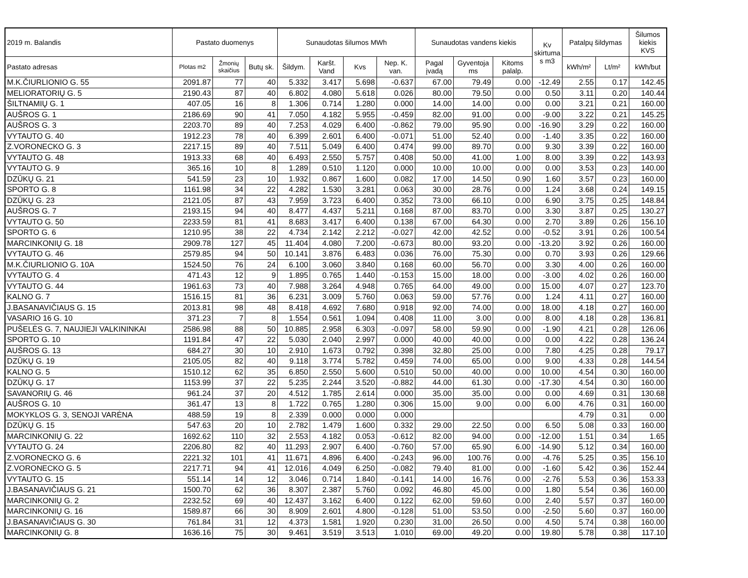| 2019 m. Balandis | Pastato duomenys | | | Sunaudotas šilumos MWh | | | | Sunaudotas vandens kiekis | | | Kv skirtuma s m3 | Patalpų šildymas | | Šilumos kiekis KVS |
| --- | --- | --- | --- | --- | --- | --- | --- | --- | --- | --- | --- | --- | --- | --- |
| Pastato adresas | Plotas m2 | Žmonių skaičius | Butų sk. | Šildym. | Karšt. Vand | Kvs | Nep. K. van. | Pagal įvadą | Gyventoja ms | Kitoms palalp. | | kWh/m² | Lt/m² | kWh/but |
| M.K.ČIURLIONIO G. 55 | 2091.87 | 77 | 40 | 5.332 | 3.417 | 5.698 | -0.637 | 67.00 | 79.49 | 0.00 | -12.49 | 2.55 | 0.17 | 142.45 |
| MELIORATORIŲ G. 5 | 2190.43 | 87 | 40 | 6.802 | 4.080 | 5.618 | 0.026 | 80.00 | 79.50 | 0.00 | 0.50 | 3.11 | 0.20 | 140.44 |
| ŠILTNAMIŲ G. 1 | 407.05 | 16 | 8 | 1.306 | 0.714 | 1.280 | 0.000 | 14.00 | 14.00 | 0.00 | 0.00 | 3.21 | 0.21 | 160.00 |
| AUŠROS G. 1 | 2186.69 | 90 | 41 | 7.050 | 4.182 | 5.955 | -0.459 | 82.00 | 91.00 | 0.00 | -9.00 | 3.22 | 0.21 | 145.25 |
| AUŠROS G. 3 | 2203.70 | 89 | 40 | 7.253 | 4.029 | 6.400 | -0.862 | 79.00 | 95.90 | 0.00 | -16.90 | 3.29 | 0.22 | 160.00 |
| VYTAUTO G. 40 | 1912.23 | 78 | 40 | 6.399 | 2.601 | 6.400 | -0.071 | 51.00 | 52.40 | 0.00 | -1.40 | 3.35 | 0.22 | 160.00 |
| Z.VORONECKO G. 3 | 2217.15 | 89 | 40 | 7.511 | 5.049 | 6.400 | 0.474 | 99.00 | 89.70 | 0.00 | 9.30 | 3.39 | 0.22 | 160.00 |
| VYTAUTO G. 48 | 1913.33 | 68 | 40 | 6.493 | 2.550 | 5.757 | 0.408 | 50.00 | 41.00 | 1.00 | 8.00 | 3.39 | 0.22 | 143.93 |
| VYTAUTO G. 9 | 365.16 | 10 | 8 | 1.289 | 0.510 | 1.120 | 0.000 | 10.00 | 10.00 | 0.00 | 0.00 | 3.53 | 0.23 | 140.00 |
| DZŪKŲ G. 21 | 541.59 | 23 | 10 | 1.932 | 0.867 | 1.600 | 0.082 | 17.00 | 14.50 | 0.90 | 1.60 | 3.57 | 0.23 | 160.00 |
| SPORTO G. 8 | 1161.98 | 34 | 22 | 4.282 | 1.530 | 3.281 | 0.063 | 30.00 | 28.76 | 0.00 | 1.24 | 3.68 | 0.24 | 149.15 |
| DZŪKŲ G. 23 | 2121.05 | 87 | 43 | 7.959 | 3.723 | 6.400 | 0.352 | 73.00 | 66.10 | 0.00 | 6.90 | 3.75 | 0.25 | 148.84 |
| AUŠROS G. 7 | 2193.15 | 94 | 40 | 8.477 | 4.437 | 5.211 | 0.168 | 87.00 | 83.70 | 0.00 | 3.30 | 3.87 | 0.25 | 130.27 |
| VYTAUTO G. 50 | 2233.59 | 81 | 41 | 8.683 | 3.417 | 6.400 | 0.138 | 67.00 | 64.30 | 0.00 | 2.70 | 3.89 | 0.26 | 156.10 |
| SPORTO G. 6 | 1210.95 | 38 | 22 | 4.734 | 2.142 | 2.212 | -0.027 | 42.00 | 42.52 | 0.00 | -0.52 | 3.91 | 0.26 | 100.54 |
| MARCINKONIŲ G. 18 | 2909.78 | 127 | 45 | 11.404 | 4.080 | 7.200 | -0.673 | 80.00 | 93.20 | 0.00 | -13.20 | 3.92 | 0.26 | 160.00 |
| VYTAUTO G. 46 | 2579.85 | 94 | 50 | 10.141 | 3.876 | 6.483 | 0.036 | 76.00 | 75.30 | 0.00 | 0.70 | 3.93 | 0.26 | 129.66 |
| M.K.ČIURLIONIO G. 10A | 1524.50 | 76 | 24 | 6.100 | 3.060 | 3.840 | 0.168 | 60.00 | 56.70 | 0.00 | 3.30 | 4.00 | 0.26 | 160.00 |
| VYTAUTO G. 4 | 471.43 | 12 | 9 | 1.895 | 0.765 | 1.440 | -0.153 | 15.00 | 18.00 | 0.00 | -3.00 | 4.02 | 0.26 | 160.00 |
| VYTAUTO G. 44 | 1961.63 | 73 | 40 | 7.988 | 3.264 | 4.948 | 0.765 | 64.00 | 49.00 | 0.00 | 15.00 | 4.07 | 0.27 | 123.70 |
| KALNO G. 7 | 1516.15 | 81 | 36 | 6.231 | 3.009 | 5.760 | 0.063 | 59.00 | 57.76 | 0.00 | 1.24 | 4.11 | 0.27 | 160.00 |
| J.BASANAVIČIAUS G. 15 | 2013.81 | 98 | 48 | 8.418 | 4.692 | 7.680 | 0.918 | 92.00 | 74.00 | 0.00 | 18.00 | 4.18 | 0.27 | 160.00 |
| VASARIO 16 G. 10 | 371.23 | 7 | 8 | 1.554 | 0.561 | 1.094 | 0.408 | 11.00 | 3.00 | 0.00 | 8.00 | 4.18 | 0.28 | 136.81 |
| PUŠELĖS G. 7, NAUJIEJI VALKININKAI | 2586.98 | 88 | 50 | 10.885 | 2.958 | 6.303 | -0.097 | 58.00 | 59.90 | 0.00 | -1.90 | 4.21 | 0.28 | 126.06 |
| SPORTO G. 10 | 1191.84 | 47 | 22 | 5.030 | 2.040 | 2.997 | 0.000 | 40.00 | 40.00 | 0.00 | 0.00 | 4.22 | 0.28 | 136.24 |
| AUŠROS G. 13 | 684.27 | 30 | 10 | 2.910 | 1.673 | 0.792 | 0.398 | 32.80 | 25.00 | 0.00 | 7.80 | 4.25 | 0.28 | 79.17 |
| DZŪKŲ G. 19 | 2105.05 | 82 | 40 | 9.118 | 3.774 | 5.782 | 0.459 | 74.00 | 65.00 | 0.00 | 9.00 | 4.33 | 0.28 | 144.54 |
| KALNO G. 5 | 1510.12 | 62 | 35 | 6.850 | 2.550 | 5.600 | 0.510 | 50.00 | 40.00 | 0.00 | 10.00 | 4.54 | 0.30 | 160.00 |
| DZŪKŲ G. 17 | 1153.99 | 37 | 22 | 5.235 | 2.244 | 3.520 | -0.882 | 44.00 | 61.30 | 0.00 | -17.30 | 4.54 | 0.30 | 160.00 |
| SAVANORIŲ G. 46 | 961.24 | 37 | 20 | 4.512 | 1.785 | 2.614 | 0.000 | 35.00 | 35.00 | 0.00 | 0.00 | 4.69 | 0.31 | 130.68 |
| AUŠROS G. 10 | 361.47 | 13 | 8 | 1.722 | 0.765 | 1.280 | 0.306 | 15.00 | 9.00 | 0.00 | 6.00 | 4.76 | 0.31 | 160.00 |
| MOKYKLOS G. 3, SENOJI VARĖNA | 488.59 | 19 | 8 | 2.339 | 0.000 | 0.000 | 0.000 | | | | | 4.79 | 0.31 | 0.00 |
| DZŪKŲ G. 15 | 547.63 | 20 | 10 | 2.782 | 1.479 | 1.600 | 0.332 | 29.00 | 22.50 | 0.00 | 6.50 | 5.08 | 0.33 | 160.00 |
| MARCINKONIŲ G. 22 | 1692.62 | 110 | 32 | 2.553 | 4.182 | 0.053 | -0.612 | 82.00 | 94.00 | 0.00 | -12.00 | 1.51 | 0.34 | 1.65 |
| VYTAUTO G. 24 | 2206.80 | 82 | 40 | 11.293 | 2.907 | 6.400 | -0.760 | 57.00 | 65.90 | 6.00 | -14.90 | 5.12 | 0.34 | 160.00 |
| Z.VORONECKO G. 6 | 2221.32 | 101 | 41 | 11.671 | 4.896 | 6.400 | -0.243 | 96.00 | 100.76 | 0.00 | -4.76 | 5.25 | 0.35 | 156.10 |
| Z.VORONECKO G. 5 | 2217.71 | 94 | 41 | 12.016 | 4.049 | 6.250 | -0.082 | 79.40 | 81.00 | 0.00 | -1.60 | 5.42 | 0.36 | 152.44 |
| VYTAUTO G. 15 | 551.14 | 14 | 12 | 3.046 | 0.714 | 1.840 | -0.141 | 14.00 | 16.76 | 0.00 | -2.76 | 5.53 | 0.36 | 153.33 |
| J.BASANAVIČIAUS G. 21 | 1500.70 | 62 | 36 | 8.307 | 2.387 | 5.760 | 0.092 | 46.80 | 45.00 | 0.00 | 1.80 | 5.54 | 0.36 | 160.00 |
| MARCINKONIŲ G. 2 | 2232.52 | 69 | 40 | 12.437 | 3.162 | 6.400 | 0.122 | 62.00 | 59.60 | 0.00 | 2.40 | 5.57 | 0.37 | 160.00 |
| MARCINKONIŲ G. 16 | 1589.87 | 66 | 30 | 8.909 | 2.601 | 4.800 | -0.128 | 51.00 | 53.50 | 0.00 | -2.50 | 5.60 | 0.37 | 160.00 |
| J.BASANAVIČIAUS G. 30 | 761.84 | 31 | 12 | 4.373 | 1.581 | 1.920 | 0.230 | 31.00 | 26.50 | 0.00 | 4.50 | 5.74 | 0.38 | 160.00 |
| MARCINKONIŲ G. 8 | 1636.16 | 75 | 30 | 9.461 | 3.519 | 3.513 | 1.010 | 69.00 | 49.20 | 0.00 | 19.80 | 5.78 | 0.38 | 117.10 |